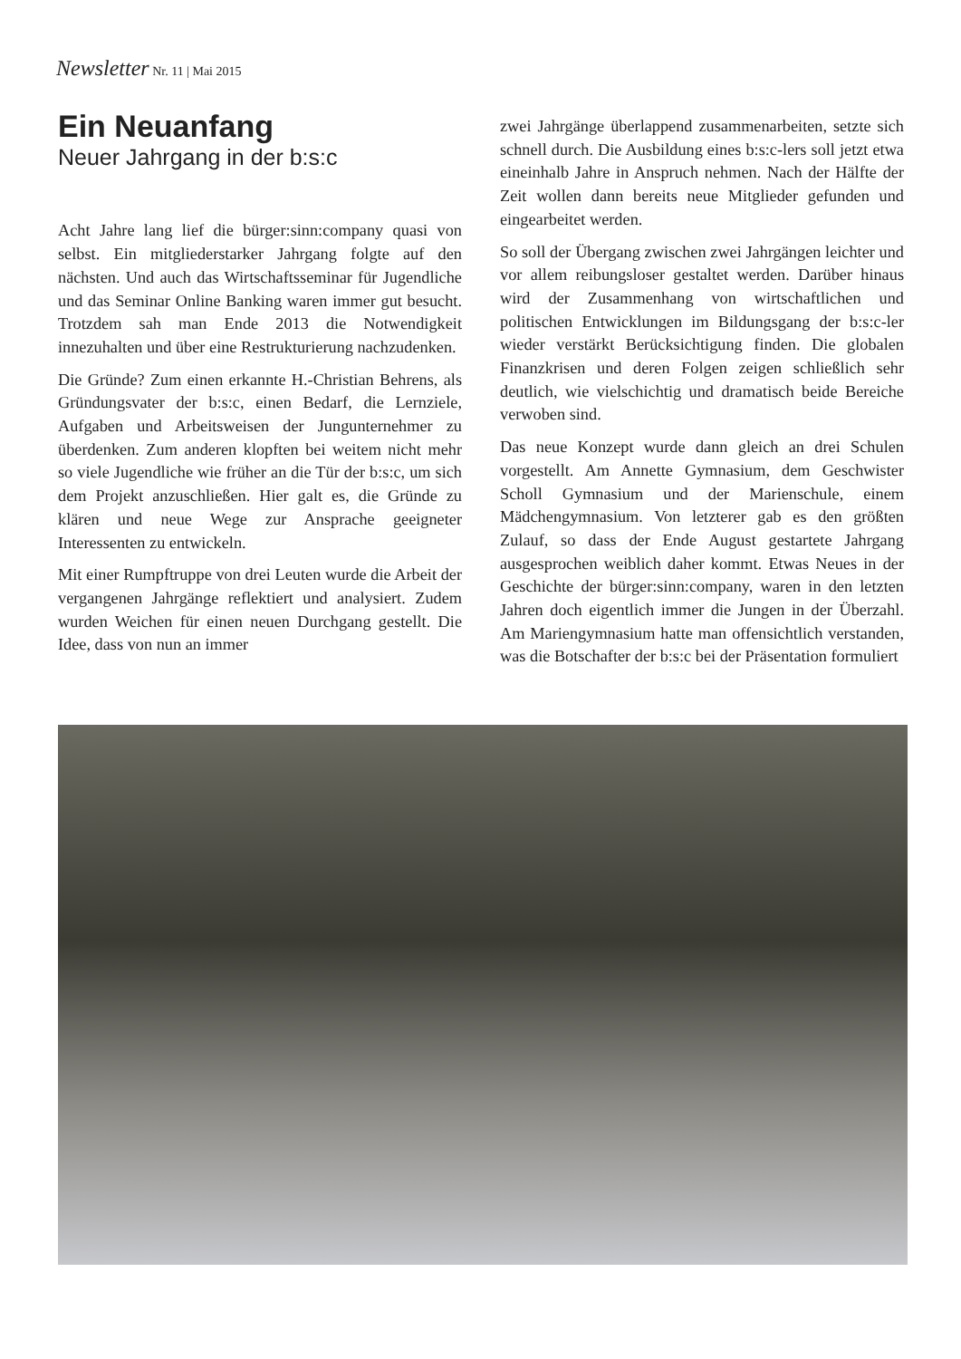Newsletter Nr. 11 | Mai 2015
Ein Neuanfang
Neuer Jahrgang in der b:s:c
Acht Jahre lang lief die bürger:sinn:company quasi von selbst. Ein mitgliederstarker Jahrgang folgte auf den nächsten. Und auch das Wirtschaftsseminar für Jugendliche und das Seminar Online Banking waren immer gut besucht. Trotzdem sah man Ende 2013 die Notwendigkeit innezuhalten und über eine Restrukturierung nachzudenken.
Die Gründe? Zum einen erkannte H.-Christian Behrens, als Gründungsvater der b:s:c, einen Bedarf, die Lernziele, Aufgaben und Arbeitsweisen der Jungunternehmer zu überdenken. Zum anderen klopften bei weitem nicht mehr so viele Jugendliche wie früher an die Tür der b:s:c, um sich dem Projekt anzuschließen. Hier galt es, die Gründe zu klären und neue Wege zur Ansprache geeigneter Interessenten zu entwickeln.
Mit einer Rumpftruppe von drei Leuten wurde die Arbeit der vergangenen Jahrgänge reflektiert und analysiert. Zudem wurden Weichen für einen neuen Durchgang gestellt. Die Idee, dass von nun an immer
zwei Jahrgänge überlappend zusammenarbeiten, setzte sich schnell durch. Die Ausbildung eines b:s:c-lers soll jetzt etwa eineinhalb Jahre in Anspruch nehmen. Nach der Hälfte der Zeit wollen dann bereits neue Mitglieder gefunden und eingearbeitet werden.
So soll der Übergang zwischen zwei Jahrgängen leichter und vor allem reibungsloser gestaltet werden. Darüber hinaus wird der Zusammenhang von wirtschaftlichen und politischen Entwicklungen im Bildungsgang der b:s:c-ler wieder verstärkt Berücksichtigung finden. Die globalen Finanzkrisen und deren Folgen zeigen schließlich sehr deutlich, wie vielschichtig und dramatisch beide Bereiche verwoben sind.
Das neue Konzept wurde dann gleich an drei Schulen vorgestellt. Am Annette Gymnasium, dem Geschwister Scholl Gymnasium und der Marienschule, einem Mädchengymnasium. Von letzterer gab es den größten Zulauf, so dass der Ende August gestartete Jahrgang ausgesprochen weiblich daher kommt. Etwas Neues in der Geschichte der bürger:sinn:company, waren in den letzten Jahren doch eigentlich immer die Jungen in der Überzahl. Am Mariengymnasium hatte man offensichtlich verstanden, was die Botschafter der b:s:c bei der Präsentation formuliert